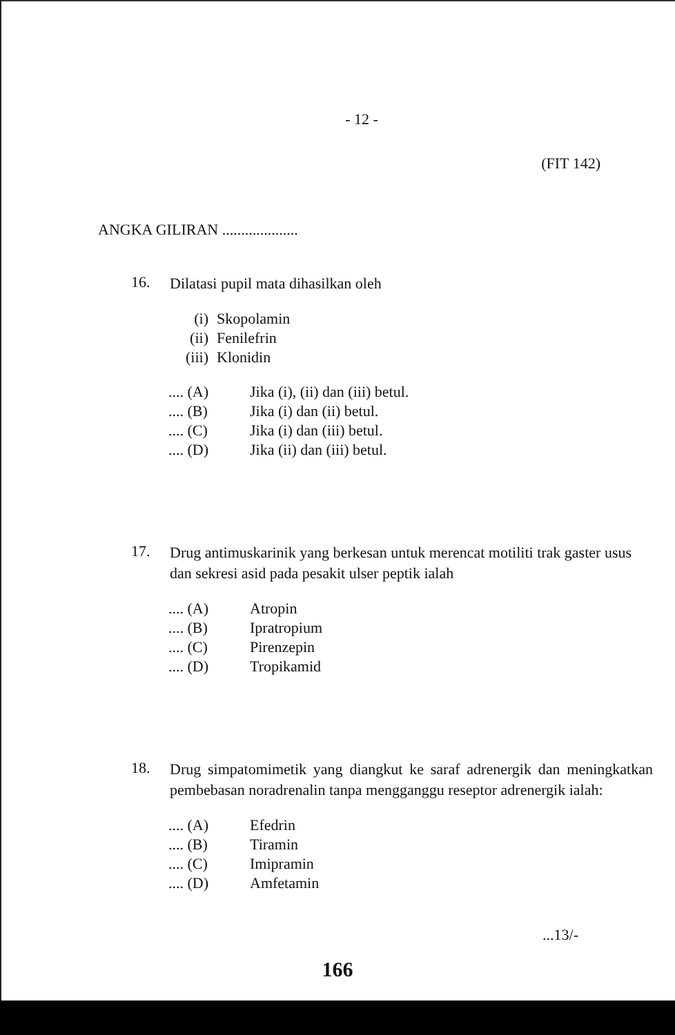- 12 -
(FIT 142)
ANGKA GILIRAN ....................
16. Dilatasi pupil mata dihasilkan oleh
(i) Skopolamin
(ii) Fenilefrin
(iii) Klonidin
.... (A) Jika (i), (ii) dan (iii) betul.
.... (B) Jika (i) dan (ii) betul.
.... (C) Jika (i) dan (iii) betul.
.... (D) Jika (ii) dan (iii) betul.
17. Drug antimuskarinik yang berkesan untuk merencat motiliti trak gaster usus dan sekresi asid pada pesakit ulser peptik ialah
.... (A) Atropin
.... (B) Ipratropium
.... (C) Pirenzepin
.... (D) Tropikamid
18. Drug simpatomimetik yang diangkut ke saraf adrenergik dan meningkatkan pembebasan noradrenalin tanpa mengganggu reseptor adrenergik ialah:
.... (A) Efedrin
.... (B) Tiramin
.... (C) Imipramin
.... (D) Amfetamin
...13/-
166